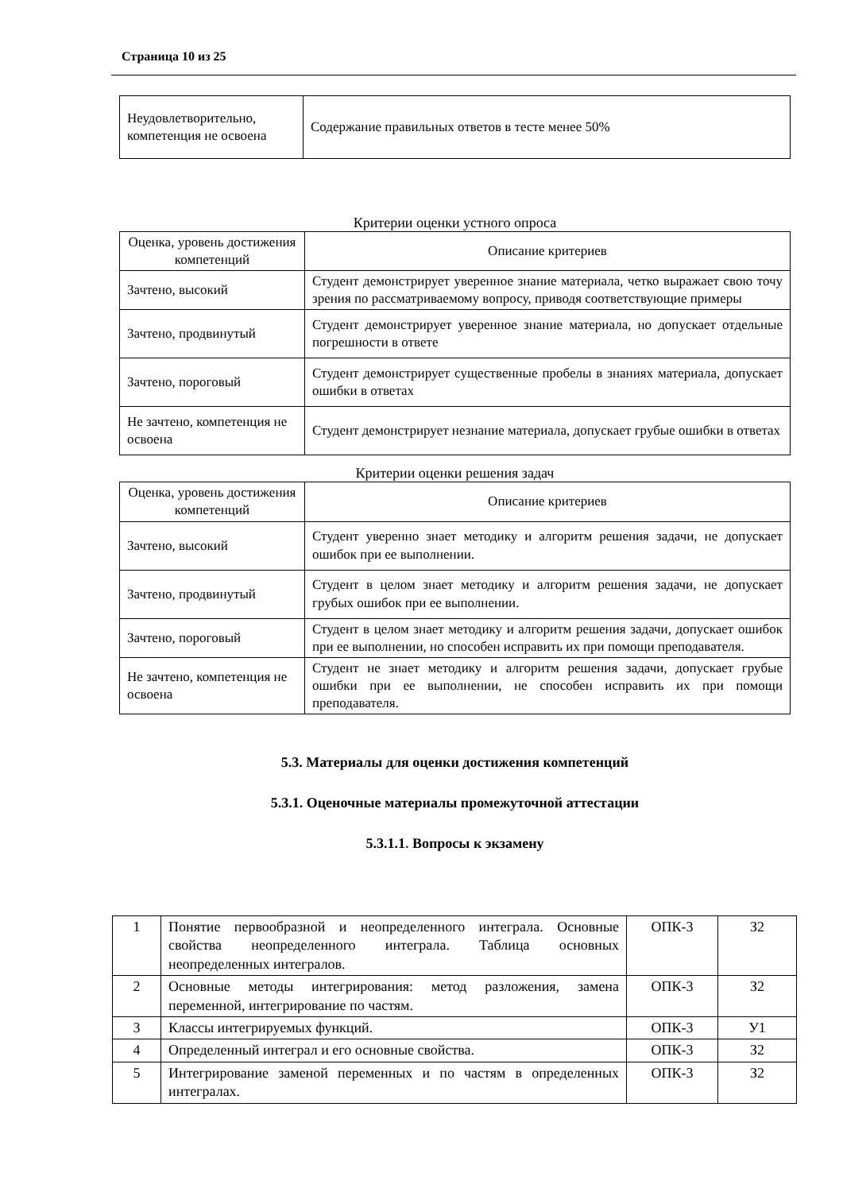Страница 10 из 25
| Неудовлетворительно, компетенция не освоена | Содержание правильных ответов в тесте менее 50% |
Критерии оценки устного опроса
| Оценка, уровень достижения компетенций | Описание критериев |
| --- | --- |
| Зачтено, высокий | Студент демонстрирует уверенное знание материала, четко выражает свою точу зрения по рассматриваемому вопросу, приводя соответствующие примеры |
| Зачтено, продвинутый | Студент демонстрирует уверенное знание материала, но допускает отдельные погрешности в ответе |
| Зачтено, пороговый | Студент демонстрирует существенные пробелы в знаниях материала, допускает ошибки в ответах |
| Не зачтено, компетенция не освоена | Студент демонстрирует незнание материала, допускает грубые ошибки в ответах |
Критерии оценки решения задач
| Оценка, уровень достижения компетенций | Описание критериев |
| --- | --- |
| Зачтено, высокий | Студент уверенно знает методику и алгоритм решения задачи, не допускает ошибок при ее выполнении. |
| Зачтено, продвинутый | Студент в целом знает методику и алгоритм решения задачи, не допускает грубых ошибок при ее выполнении. |
| Зачтено, пороговый | Студент в целом знает методику и алгоритм решения задачи, допускает ошибок при ее выполнении, но способен исправить их при помощи преподавателя. |
| Не зачтено, компетенция не освоена | Студент не знает методику и алгоритм решения задачи, допускает грубые ошибки при ее выполнении, не способен исправить их при помощи преподавателя. |
5.3. Материалы для оценки достижения компетенций
5.3.1. Оценочные материалы промежуточной аттестации
5.3.1.1. Вопросы к экзамену
| 1 | Понятие первообразной и неопределенного интеграла. Основные свойства неопределенного интеграла. Таблица основных неопределенных интегралов. | ОПК-3 | З2 |
| 2 | Основные методы интегрирования: метод разложения, замена переменной, интегрирование по частям. | ОПК-3 | З2 |
| 3 | Классы интегрируемых функций. | ОПК-3 | У1 |
| 4 | Определенный интеграл и его основные свойства. | ОПК-3 | З2 |
| 5 | Интегрирование заменой переменных и по частям в определенных интегралах. | ОПК-3 | З2 |